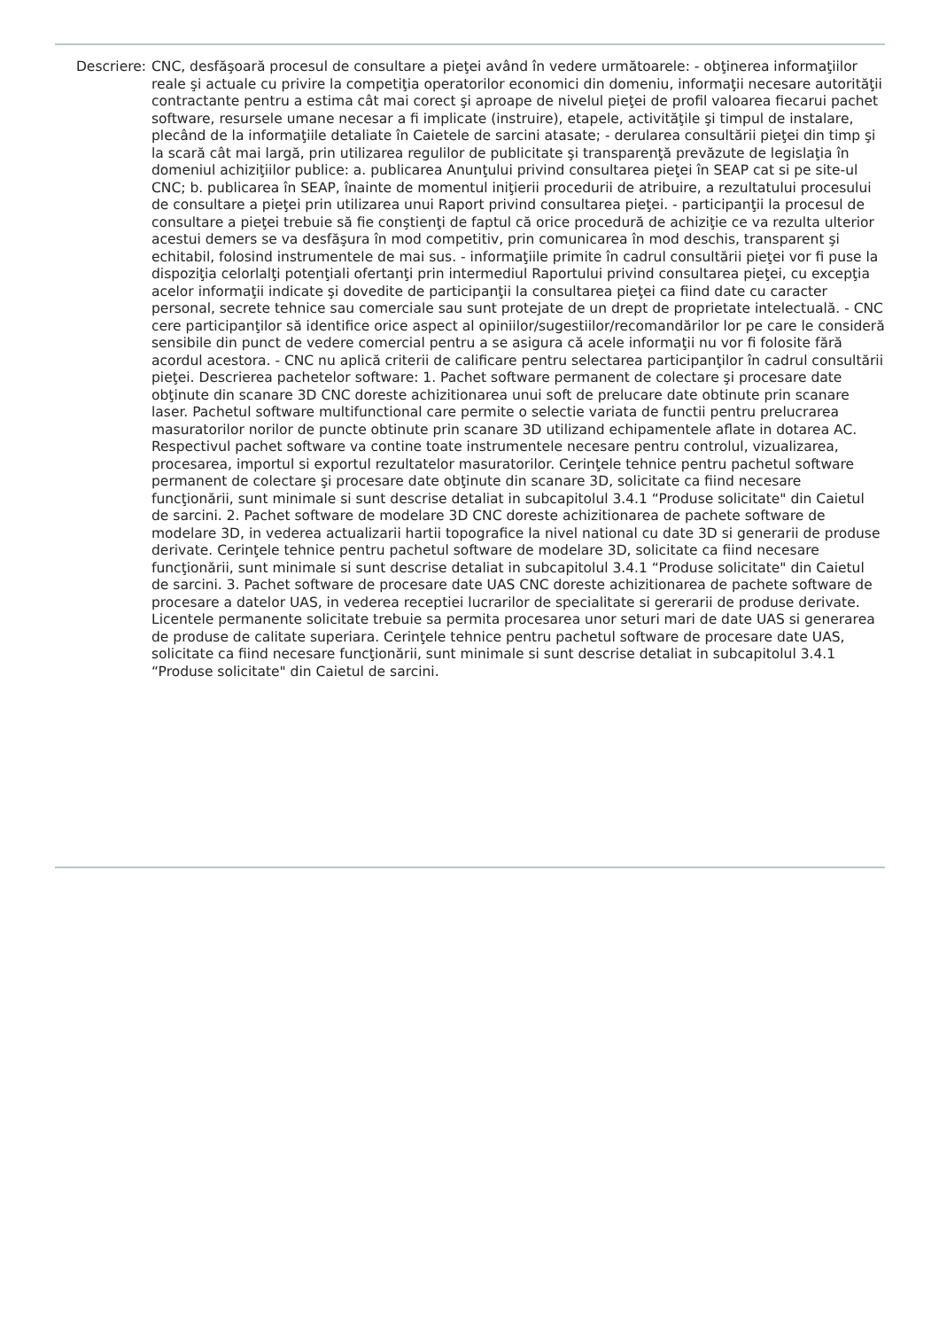Descriere:
CNC, desfăşoară procesul de consultare a pieţei având în vedere următoarele: - obţinerea informaţiilor reale şi actuale cu privire la competiţia operatorilor economici din domeniu, informaţii necesare autorităţii contractante pentru a estima cât mai corect şi aproape de nivelul pieţei de profil valoarea fiecarui pachet software, resursele umane necesar a fi implicate (instruire), etapele, activităţile şi timpul de instalare, plecând de la informaţiile detaliate în Caietele de sarcini atasate; - derularea consultării pieţei din timp şi la scară cât mai largă, prin utilizarea regulilor de publicitate şi transparenţă prevăzute de legislaţia în domeniul achiziţiilor publice: a. publicarea Anunţului privind consultarea pieţei în SEAP cat si pe site-ul CNC; b. publicarea în SEAP, înainte de momentul iniţierii procedurii de atribuire, a rezultatului procesului de consultare a pieţei prin utilizarea unui Raport privind consultarea pieţei. - participanţii la procesul de consultare a pieţei trebuie să fie conştienţi de faptul că orice procedură de achiziţie ce va rezulta ulterior acestui demers se va desfăşura în mod competitiv, prin comunicarea în mod deschis, transparent şi echitabil, folosind instrumentele de mai sus. - informaţiile primite în cadrul consultării pieţei vor fi puse la dispoziţia celorlalţi potenţiali ofertanţi prin intermediul Raportului privind consultarea pieţei, cu excepţia acelor informaţii indicate şi dovedite de participanţii la consultarea pieţei ca fiind date cu caracter personal, secrete tehnice sau comerciale sau sunt protejate de un drept de proprietate intelectuală. - CNC cere participanţilor să identifice orice aspect al opiniilor/sugestiilor/recomandărilor lor pe care le consideră sensibile din punct de vedere comercial pentru a se asigura că acele informaţii nu vor fi folosite fără acordul acestora. - CNC nu aplică criterii de calificare pentru selectarea participanţilor în cadrul consultării pieţei. Descrierea pachetelor software: 1. Pachet software permanent de colectare şi procesare date obţinute din scanare 3D CNC doreste achizitionarea unui soft de prelucare date obtinute prin scanare laser. Pachetul software multifunctional care permite o selectie variata de functii pentru prelucrarea masuratorilor norilor de puncte obtinute prin scanare 3D utilizand echipamentele aflate in dotarea AC. Respectivul pachet software va contine toate instrumentele necesare pentru controlul, vizualizarea, procesarea, importul si exportul rezultatelor masuratorilor. Cerinţele tehnice pentru pachetul software permanent de colectare şi procesare date obţinute din scanare 3D, solicitate ca fiind necesare funcţionării, sunt minimale si sunt descrise detaliat in subcapitolul 3.4.1 “Produse solicitate" din Caietul de sarcini. 2. Pachet software de modelare 3D CNC doreste achizitionarea de pachete software de modelare 3D, in vederea actualizarii hartii topografice la nivel national cu date 3D si generarii de produse derivate. Cerinţele tehnice pentru pachetul software de modelare 3D, solicitate ca fiind necesare funcţionării, sunt minimale si sunt descrise detaliat in subcapitolul 3.4.1 “Produse solicitate" din Caietul de sarcini. 3. Pachet software de procesare date UAS CNC doreste achizitionarea de pachete software de procesare a datelor UAS, in vederea receptiei lucrarilor de specialitate si gererarii de produse derivate. Licentele permanente solicitate trebuie sa permita procesarea unor seturi mari de date UAS si generarea de produse de calitate superiara. Cerinţele tehnice pentru pachetul software de procesare date UAS, solicitate ca fiind necesare funcţionării, sunt minimale si sunt descrise detaliat in subcapitolul 3.4.1 “Produse solicitate" din Caietul de sarcini.